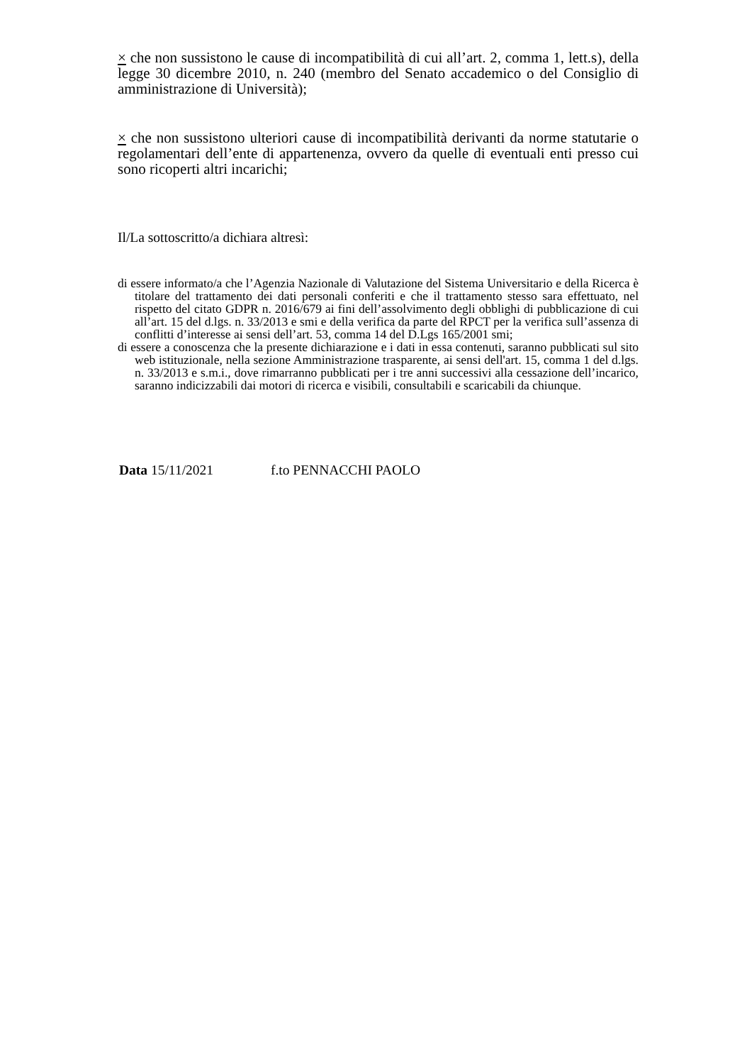× che non sussistono le cause di incompatibilità di cui all’art. 2, comma 1, lett.s), della legge 30 dicembre 2010, n. 240 (membro del Senato accademico o del Consiglio di amministrazione di Università);
× che non sussistono ulteriori cause di incompatibilità derivanti da norme statutarie o regolamentari dell’ente di appartenenza, ovvero da quelle di eventuali enti presso cui sono ricoperti altri incarichi;
Il/La sottoscritto/a dichiara altresì:
di essere informato/a che l’Agenzia Nazionale di Valutazione del Sistema Universitario e della Ricerca è titolare del trattamento dei dati personali conferiti e che il trattamento stesso sara effettuato, nel rispetto del citato GDPR n. 2016/679 ai fini dell’assolvimento degli obblighi di pubblicazione di cui all’art. 15 del d.lgs. n. 33/2013 e smi e della verifica da parte del RPCT per la verifica sull’assenza di conflitti d’interesse ai sensi dell’art. 53, comma 14 del D.Lgs 165/2001 smi;
di essere a conoscenza che la presente dichiarazione e i dati in essa contenuti, saranno pubblicati sul sito web istituzionale, nella sezione Amministrazione trasparente, ai sensi dell'art. 15, comma 1 del d.lgs. n. 33/2013 e s.m.i., dove rimarranno pubblicati per i tre anni successivi alla cessazione dell’incarico, saranno indicizzabili dai motori di ricerca e visibili, consultabili e scaricabili da chiunque.
Data 15/11/2021 f.to PENNACCHI PAOLO